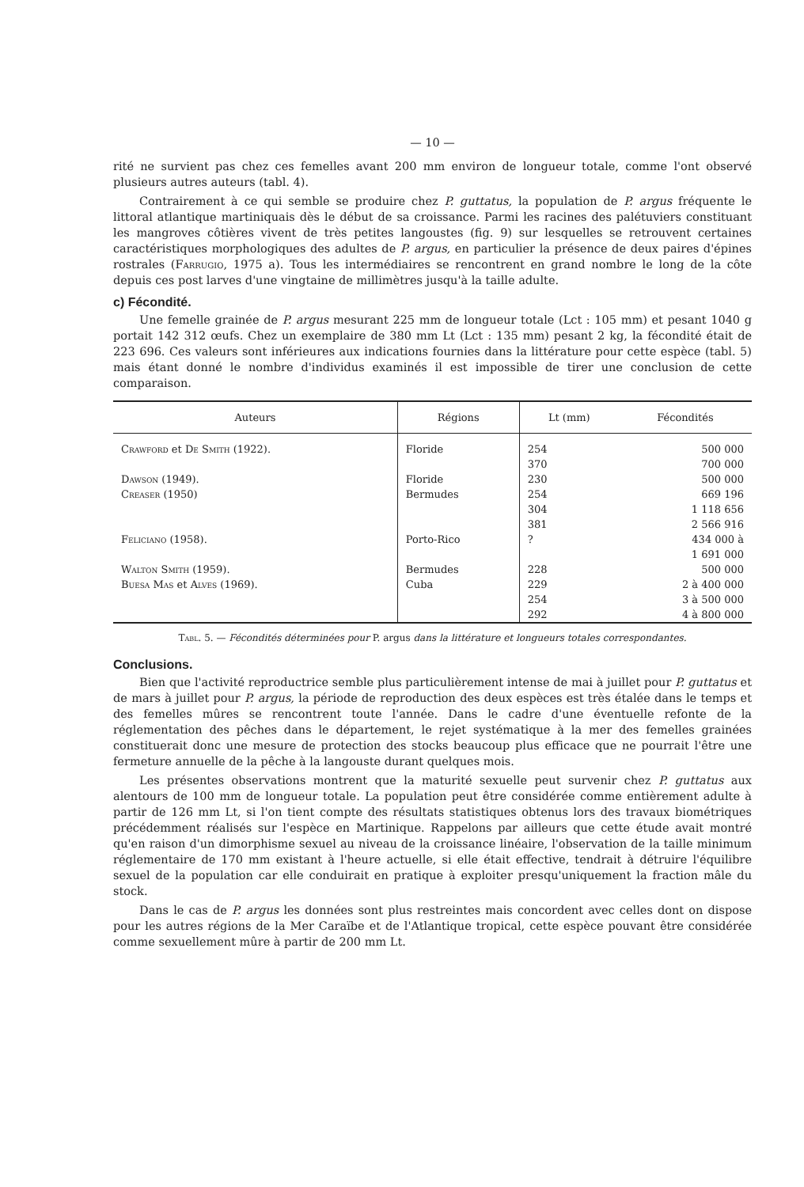— 10 —
rité ne survient pas chez ces femelles avant 200 mm environ de longueur totale, comme l'ont observé plusieurs autres auteurs (tabl. 4).
Contrairement à ce qui semble se produire chez P. guttatus, la population de P. argus fréquente le littoral atlantique martiniquais dès le début de sa croissance. Parmi les racines des palétuviers constituant les mangroves côtières vivent de très petites langoustes (fig. 9) sur lesquelles se retrouvent certaines caractéristiques morphologiques des adultes de P. argus, en particulier la présence de deux paires d'épines rostrales (Farrugio, 1975 a). Tous les intermédiaires se rencontrent en grand nombre le long de la côte depuis ces post larves d'une vingtaine de millimètres jusqu'à la taille adulte.
c) Fécondité.
Une femelle grainée de P. argus mesurant 225 mm de longueur totale (Lct : 105 mm) et pesant 1040 g portait 142 312 œufs. Chez un exemplaire de 380 mm Lt (Lct : 135 mm) pesant 2 kg, la fécondité était de 223 696. Ces valeurs sont inférieures aux indications fournies dans la littérature pour cette espèce (tabl. 5) mais étant donné le nombre d'individus examinés il est impossible de tirer une conclusion de cette comparaison.
| Auteurs | Régions | Lt (mm) | Fécondités |
| --- | --- | --- | --- |
| Crawford et De Smith (1922). | Floride | 254 | 500 000 |
| | | 370 | 700 000 |
| Dawson (1949). | Floride | 230 | 500 000 |
| Creaser (1950) | Bermudes | 254 | 669 196 |
| | | 304 | 1 118 656 |
| | | 381 | 2 566 916 |
| Feliciano (1958). | Porto-Rico | ? | 434 000 à 1 691 000 |
| Walton Smith (1959). | Bermudes | 228 | 500 000 |
| Buesa Mas et Alves (1969). | Cuba | 229 | 2 à 400 000 |
| | | 254 | 3 à 500 000 |
| | | 292 | 4 à 800 000 |
Tabl. 5. — Fécondités déterminées pour P. argus dans la littérature et longueurs totales correspondantes.
Conclusions.
Bien que l'activité reproductrice semble plus particulièrement intense de mai à juillet pour P. guttatus et de mars à juillet pour P. argus, la période de reproduction des deux espèces est très étalée dans le temps et des femelles mûres se rencontrent toute l'année. Dans le cadre d'une éventuelle refonte de la réglementation des pêches dans le département, le rejet systématique à la mer des femelles grainées constituerait donc une mesure de protection des stocks beaucoup plus efficace que ne pourrait l'être une fermeture annuelle de la pêche à la langouste durant quelques mois.
Les présentes observations montrent que la maturité sexuelle peut survenir chez P. guttatus aux alentours de 100 mm de longueur totale. La population peut être considérée comme entièrement adulte à partir de 126 mm Lt, si l'on tient compte des résultats statistiques obtenus lors des travaux biométriques précédemment réalisés sur l'espèce en Martinique. Rappelons par ailleurs que cette étude avait montré qu'en raison d'un dimorphisme sexuel au niveau de la croissance linéaire, l'observation de la taille minimum réglementaire de 170 mm existant à l'heure actuelle, si elle était effective, tendrait à détruire l'équilibre sexuel de la population car elle conduirait en pratique à exploiter presqu'uniquement la fraction mâle du stock.
Dans le cas de P. argus les données sont plus restreintes mais concordent avec celles dont on dispose pour les autres régions de la Mer Caraïbe et de l'Atlantique tropical, cette espèce pouvant être considérée comme sexuellement mûre à partir de 200 mm Lt.